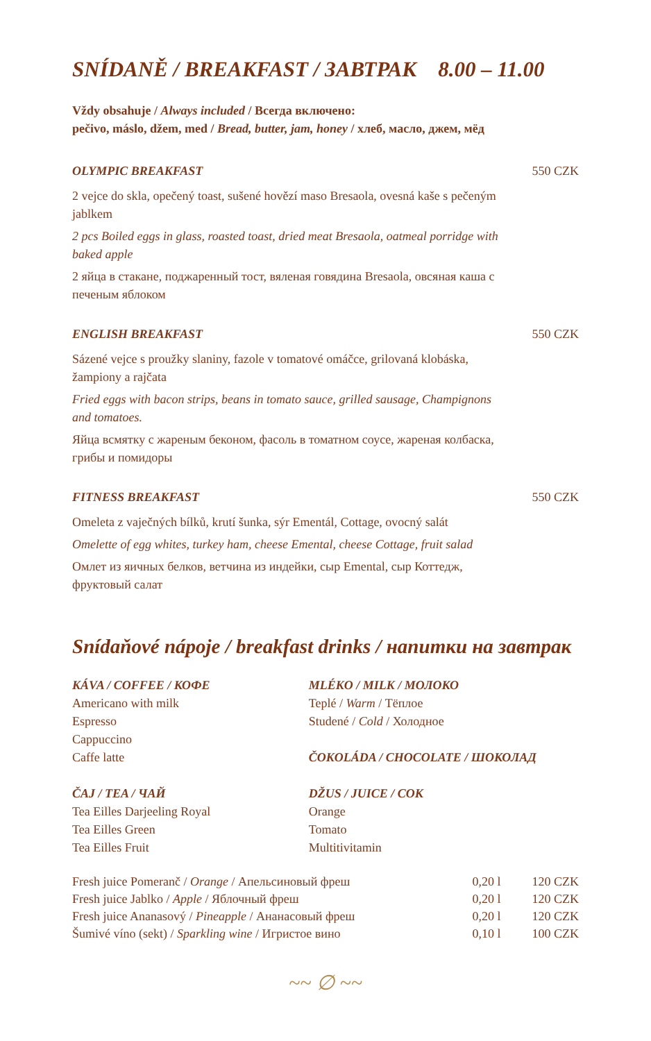SNÍDANĚ / BREAKFAST / ЗАВТРАК 8.00 – 11.00
Vždy obsahuje / Always included / Всегда включено:
pečivo, máslo, džem, med / Bread, butter, jam, honey / хлеб, масло, джем, мёд
OLYMPIC BREAKFAST 550 CZK
2 vejce do skla, opečený toast, sušené hovězí maso Bresaola, ovesná kaše s pečeným jablkem
2 pcs Boiled eggs in glass, roasted toast, dried meat Bresaola, oatmeal porridge with baked apple
2 яйца в стакане, поджаренный тост, вяленая говядина Bresaola, овсяная каша с печеным яблоком
ENGLISH BREAKFAST 550 CZK
Sázené vejce s proužky slaniny, fazole v tomatové omáčce, grilovaná klobáska, žampiony a rajčata
Fried eggs with bacon strips, beans in tomato sauce, grilled sausage, Champignons and tomatoes.
Яйца всмятку с жареным беконом, фасоль в томатном соусе, жареная колбаска, грибы и помидоры
FITNESS BREAKFAST 550 CZK
Omeleta z vaječných bílků, krutí šunka, sýr Ementál, Cottage, ovocný salát
Omelette of egg whites, turkey ham, cheese Emental, cheese Cottage, fruit salad
Омлет из яичных белков, ветчина из индейки, сыр Emental, сыр Коттедж, фруктовый салат
Snídaňové nápoje / breakfast drinks / напитки на завтрак
KÁVA / COFFEE / КОФЕ
Americano with milk
Espresso
Cappuccino
Caffe latte
ČAJ / TEA / ЧАЙ
Tea Eilles Darjeeling Royal
Tea Eilles Green
Tea Eilles Fruit
MLÉKO / MILK / МОЛОКО
Teplé / Warm / Тёплое
Studené / Cold / Холодное
ČOKOLÁDA / CHOCOLATE / ШОКОЛАД
DŽUS / JUICE / СОК
Orange
Tomato
Multitivitamin
| Fresh juice Pomeranč / Orange / Апельсиновый фреш | 0,20 l | 120 CZK |
| Fresh juice Jablko / Apple / Яблочный фреш | 0,20 l | 120 CZK |
| Fresh juice Ananasový / Pineapple / Ананасовый фреш | 0,20 l | 120 CZK |
| Šumivé víno (sekt) / Sparkling wine / Игристое вино | 0,10 l | 100 CZK |
~~ ∅ ~~